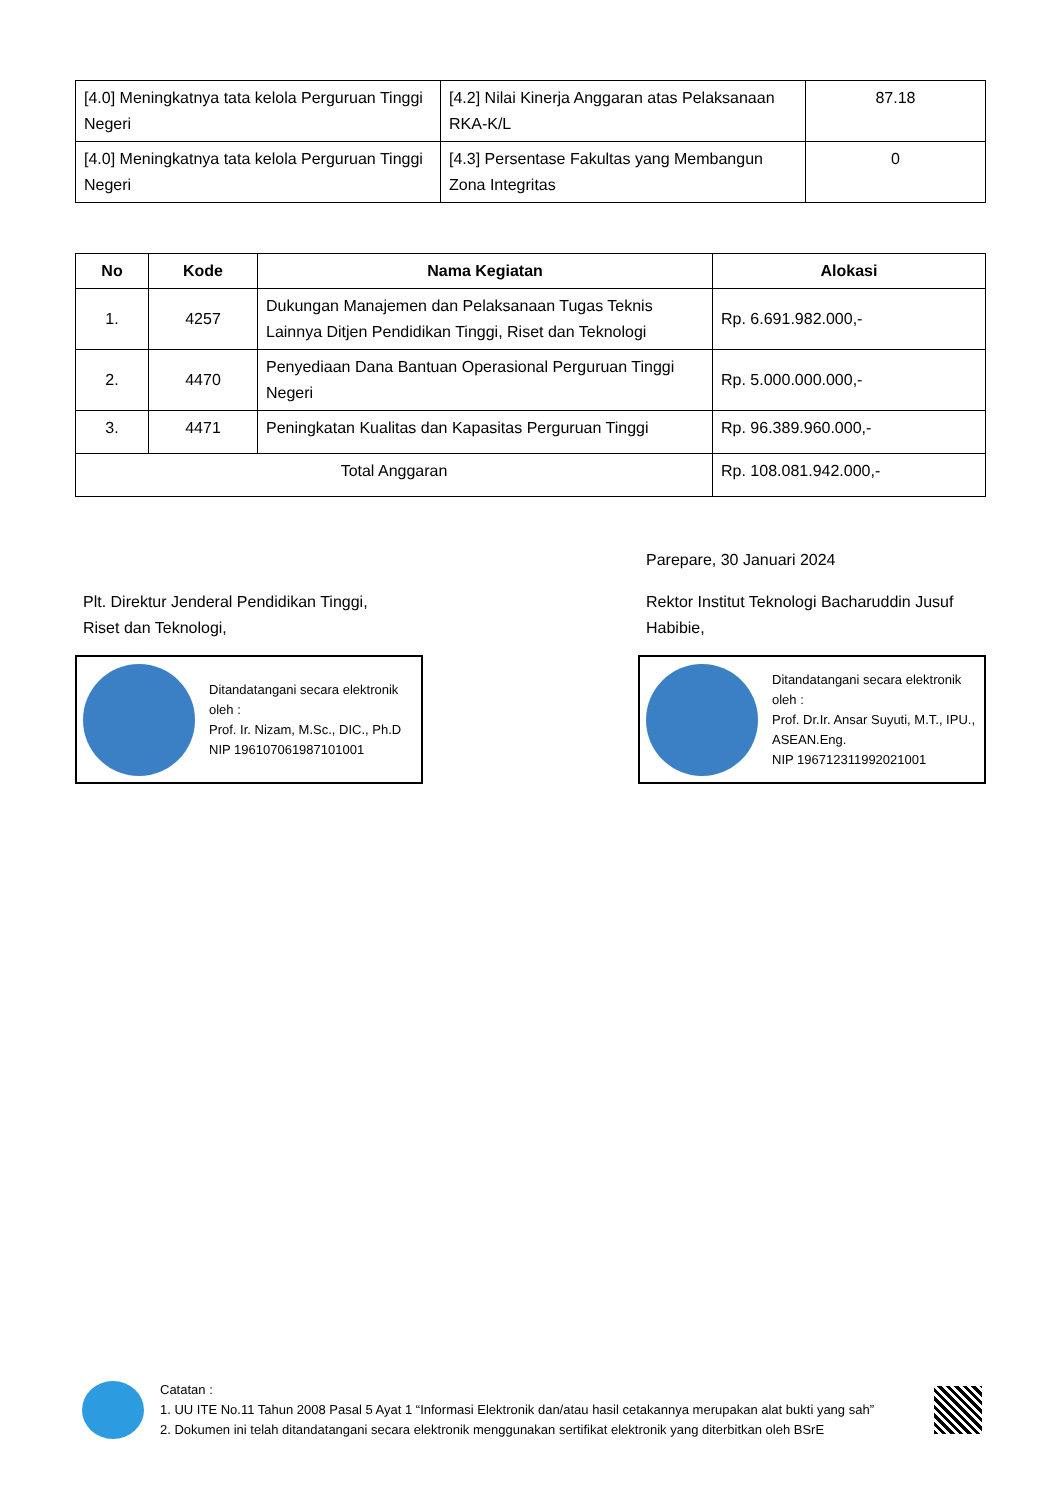| [4.0] Meningkatnya tata kelola Perguruan Tinggi Negeri | [4.2] Nilai Kinerja Anggaran atas Pelaksanaan RKA-K/L | 87.18 |
| [4.0] Meningkatnya tata kelola Perguruan Tinggi Negeri | [4.3] Persentase Fakultas yang Membangun Zona Integritas | 0 |
| No | Kode | Nama Kegiatan | Alokasi |
| --- | --- | --- | --- |
| 1. | 4257 | Dukungan Manajemen dan Pelaksanaan Tugas Teknis Lainnya Ditjen Pendidikan Tinggi, Riset dan Teknologi | Rp. 6.691.982.000,- |
| 2. | 4470 | Penyediaan Dana Bantuan Operasional Perguruan Tinggi Negeri | Rp. 5.000.000.000,- |
| 3. | 4471 | Peningkatan Kualitas dan Kapasitas Perguruan Tinggi | Rp. 96.389.960.000,- |
| Total Anggaran | | | Rp. 108.081.942.000,- |
Plt. Direktur Jenderal Pendidikan Tinggi,
Riset dan Teknologi,
Ditandatangani secara elektronik oleh :
Prof. Ir. Nizam, M.Sc., DIC., Ph.D
NIP 196107061987101001
Parepare, 30 Januari 2024
Rektor Institut Teknologi Bacharuddin Jusuf Habibie,
Ditandatangani secara elektronik oleh :
Prof. Dr.Ir. Ansar Suyuti, M.T., IPU., ASEAN.Eng.
NIP 196712311992021001
Catatan :
1. UU ITE No.11 Tahun 2008 Pasal 5 Ayat 1 “Informasi Elektronik dan/atau hasil cetakannya merupakan alat bukti yang sah”
2. Dokumen ini telah ditandatangani secara elektronik menggunakan sertifikat elektronik yang diterbitkan oleh BSrE